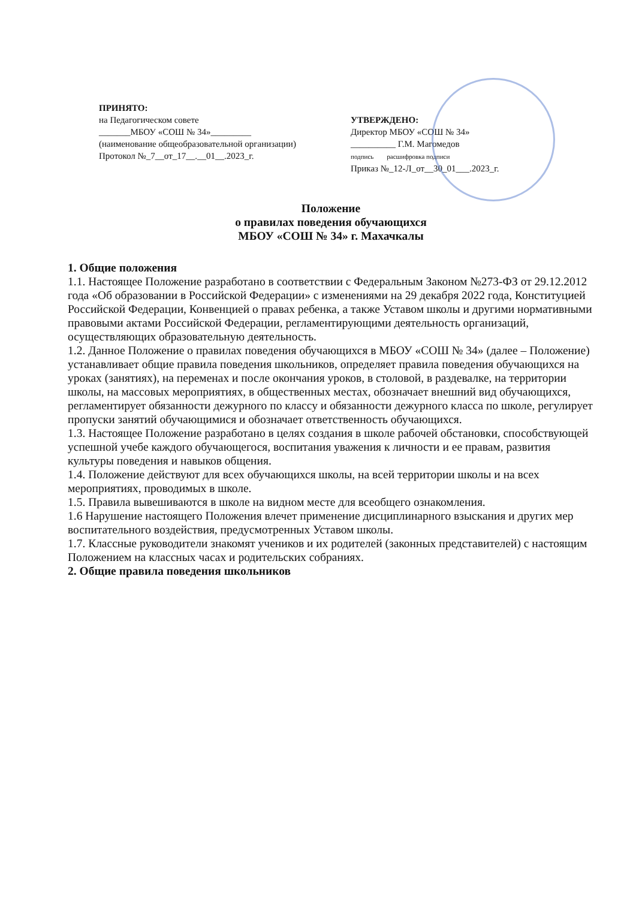ПРИНЯТО:
на Педагогическом совете
_______МБОУ «СОШ № 34»_________
(наименование общеобразовательной организации)
Протокол №_7__от_17__.__01__.2023_г.
УТВЕРЖДЕНО:
Директор МБОУ «СОШ № 34»
__________ Г.М. Магомедов
подпись расшифровка подписи
Приказ №_12-Л_от__30_01___.2023_г.
Положение
о правилах поведения обучающихся
МБОУ «СОШ № 34» г. Махачкалы
1. Общие положения
1.1. Настоящее Положение разработано в соответствии с Федеральным Законом №273-ФЗ от 29.12.2012 года «Об образовании в Российской Федерации» с изменениями на 29 декабря 2022 года, Конституцией Российской Федерации, Конвенцией о правах ребенка, а также Уставом школы и другими нормативными правовыми актами Российской Федерации, регламентирующими деятельность организаций, осуществляющих образовательную деятельность.
1.2. Данное Положение о правилах поведения обучающихся в МБОУ «СОШ № 34» (далее – Положение) устанавливает общие правила поведения школьников, определяет правила поведения обучающихся на уроках (занятиях), на переменах и после окончания уроков, в столовой, в раздевалке, на территории школы, на массовых мероприятиях, в общественных местах, обозначает внешний вид обучающихся, регламентирует обязанности дежурного по классу и обязанности дежурного класса по школе, регулирует пропуски занятий обучающимися и обозначает ответственность обучающихся.
1.3. Настоящее Положение разработано в целях создания в школе рабочей обстановки, способствующей успешной учебе каждого обучающегося, воспитания уважения к личности и ее правам, развития культуры поведения и навыков общения.
1.4. Положение действуют для всех обучающихся школы, на всей территории школы и на всех мероприятиях, проводимых в школе.
1.5. Правила вывешиваются в школе на видном месте для всеобщего ознакомления.
1.6 Нарушение настоящего Положения влечет применение дисциплинарного взыскания и других мер воспитательного воздействия, предусмотренных Уставом школы.
1.7. Классные руководители знакомят учеников и их родителей (законных представителей) с настоящим Положением на классных часах и родительских собраниях.
2. Общие правила поведения школьников